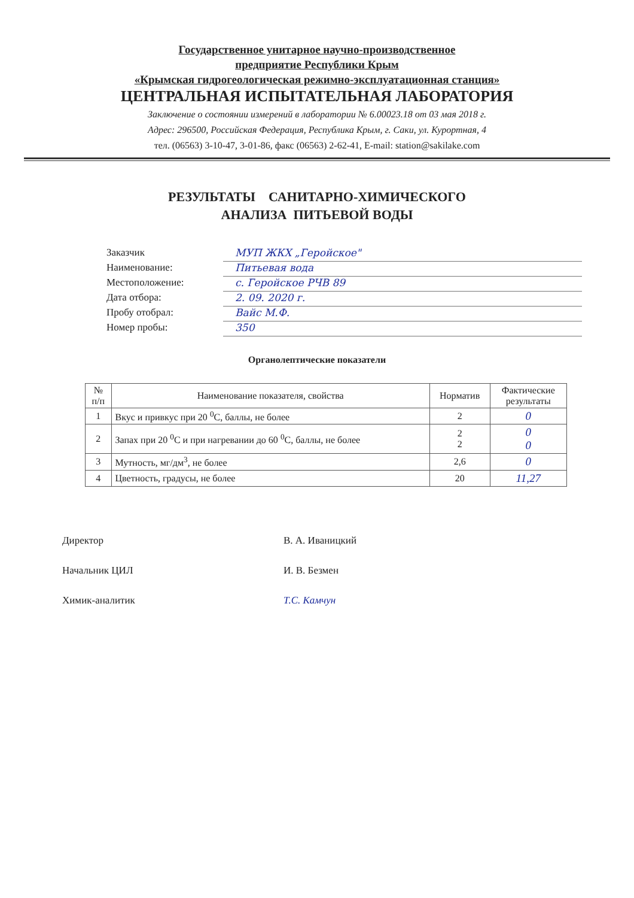Государственное унитарное научно-производственное
предприятие Республики Крым
«Крымская гидрогеологическая режимно-эксплуатационная станция»
ЦЕНТРАЛЬНАЯ ИСПЫТАТЕЛЬНАЯ ЛАБОРАТОРИЯ
Заключение о состоянии измерений в лаборатории № 6.00023.18 от 03 мая 2018 г.
Адрес: 296500, Российская Федерация, Республика Крым, г. Саки, ул. Курортная, 4
тел. (06563) 3-10-47, 3-01-86, факс (06563) 2-62-41, E-mail: station@sakilake.com
РЕЗУЛЬТАТЫ САНИТАРНО-ХИМИЧЕСКОГО
АНАЛИЗА ПИТЬЕВОЙ ВОДЫ
Заказчик МУП ЖКХ „Геройское"
Наименование: Питьевая вода
Местоположение: с. Геройское РЧВ 89
Дата отбора: 2. 09. 2020 г.
Пробу отобрал: Вайс М.Ф.
Номер пробы: 350
Органолептические показатели
| № п/п | Наименование показателя, свойства | Норматив | Фактические результаты |
| --- | --- | --- | --- |
| 1 | Вкус и привкус при 20 <sup>0</sup>С, баллы, не более | 2 | 0 |
| 2 | Запах при 20 <sup>0</sup>С и при нагревании до 60 <sup>0</sup>С, баллы, не более | 2 2 | 0 0 |
| 3 | Мутность, мг/дм<sup>3</sup>, не более | 2,6 | 0 |
| 4 | Цветность, градусы, не более | 20 | 11,27 |
Директор В. А. Иваницкий
Начальник ЦИЛ И. В. Безмен
Химик-аналитик Т.С. Камчун